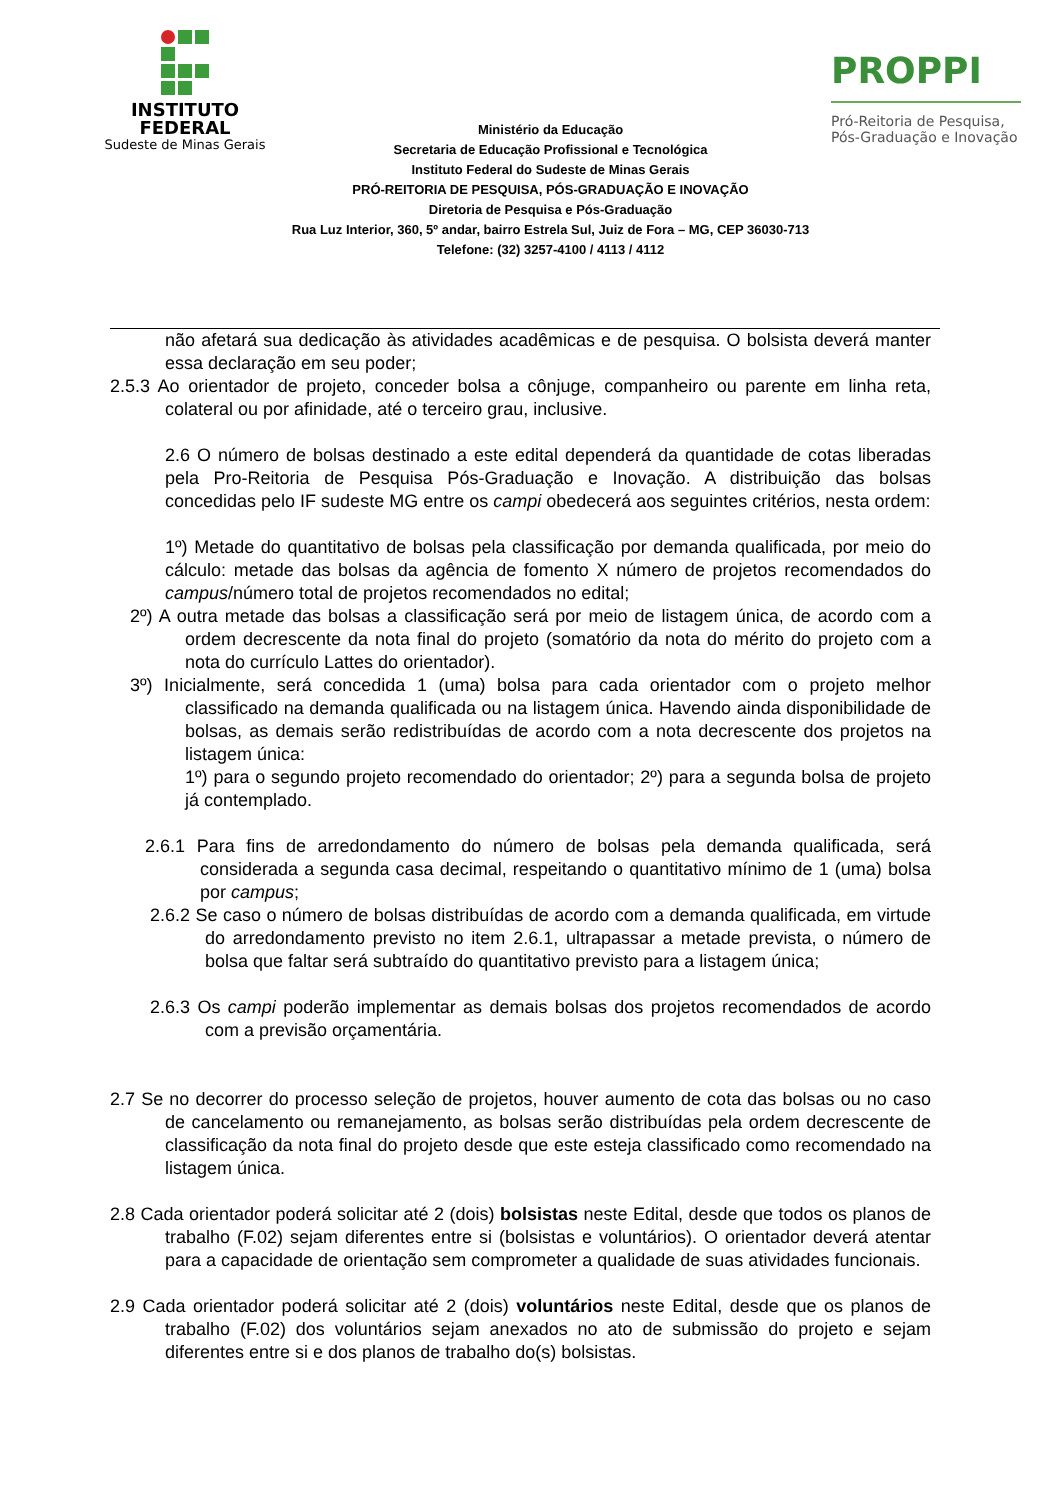INSTITUTO
FEDERAL
Sudeste de Minas Gerais
Ministério da Educação
Secretaria de Educação Profissional e Tecnológica
Instituto Federal do Sudeste de Minas Gerais
PRÓ-REITORIA DE PESQUISA, PÓS-GRADUAÇÃO E INOVAÇÃO
Diretoria de Pesquisa e Pós-Graduação
Rua Luz Interior, 360, 5º andar, bairro Estrela Sul, Juiz de Fora – MG, CEP 36030-713
Telefone: (32) 3257-4100 / 4113 / 4112
PROPPI
Pró-Reitoria de Pesquisa,
Pós-Graduação e Inovação
não afetará sua dedicação às atividades acadêmicas e de pesquisa. O bolsista deverá manter essa declaração em seu poder;
2.5.3 Ao orientador de projeto, conceder bolsa a cônjuge, companheiro ou parente em linha reta, colateral ou por afinidade, até o terceiro grau, inclusive.
2.6 O número de bolsas destinado a este edital dependerá da quantidade de cotas liberadas pela Pro-Reitoria de Pesquisa Pós-Graduação e Inovação. A distribuição das bolsas concedidas pelo IF sudeste MG entre os campi obedecerá aos seguintes critérios, nesta ordem:
1º) Metade do quantitativo de bolsas pela classificação por demanda qualificada, por meio do cálculo: metade das bolsas da agência de fomento X número de projetos recomendados do campus/número total de projetos recomendados no edital;
2º) A outra metade das bolsas a classificação será por meio de listagem única, de acordo com a ordem decrescente da nota final do projeto (somatório da nota do mérito do projeto com a nota do currículo Lattes do orientador).
3º) Inicialmente, será concedida 1 (uma) bolsa para cada orientador com o projeto melhor classificado na demanda qualificada ou na listagem única. Havendo ainda disponibilidade de bolsas, as demais serão redistribuídas de acordo com a nota decrescente dos projetos na listagem única:
1º) para o segundo projeto recomendado do orientador; 2º) para a segunda bolsa de projeto já contemplado.
2.6.1 Para fins de arredondamento do número de bolsas pela demanda qualificada, será considerada a segunda casa decimal, respeitando o quantitativo mínimo de 1 (uma) bolsa por campus;
2.6.2 Se caso o número de bolsas distribuídas de acordo com a demanda qualificada, em virtude do arredondamento previsto no item 2.6.1, ultrapassar a metade prevista, o número de bolsa que faltar será subtraído do quantitativo previsto para a listagem única;
2.6.3 Os campi poderão implementar as demais bolsas dos projetos recomendados de acordo com a previsão orçamentária.
2.7 Se no decorrer do processo seleção de projetos, houver aumento de cota das bolsas ou no caso de cancelamento ou remanejamento, as bolsas serão distribuídas pela ordem decrescente de classificação da nota final do projeto desde que este esteja classificado como recomendado na listagem única.
2.8 Cada orientador poderá solicitar até 2 (dois) bolsistas neste Edital, desde que todos os planos de trabalho (F.02) sejam diferentes entre si (bolsistas e voluntários). O orientador deverá atentar para a capacidade de orientação sem comprometer a qualidade de suas atividades funcionais.
2.9 Cada orientador poderá solicitar até 2 (dois) voluntários neste Edital, desde que os planos de trabalho (F.02) dos voluntários sejam anexados no ato de submissão do projeto e sejam diferentes entre si e dos planos de trabalho do(s) bolsistas.